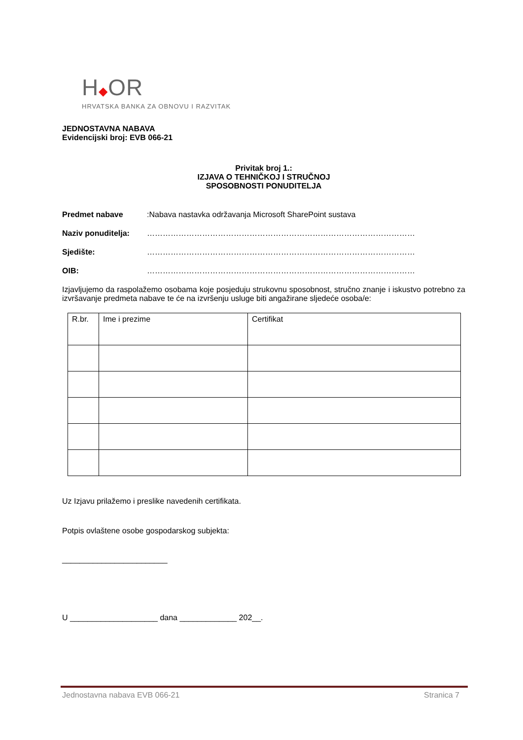H◆OR
HRVATSKA BANKA ZA OBNOVU I RAZVITAK
JEDNOSTAVNA NABAVA
Evidencijski broj: EVB 066-21
Privitak broj 1.:
IZJAVA O TEHNIČKOJ I STRUČNOJ
SPOSOBNOSTI PONUDITELJA
Predmet nabave: Nabava nastavka održavanja Microsoft SharePoint sustava
Naziv ponuditelja: …………………………………………………………………………………………
Sjedište: …………………………………………………………………………………………
OIB: …………………………………………………………………………………………
Izjavljujemo da raspolažemo osobama koje posjeduju strukovnu sposobnost, stručno znanje i iskustvo potrebno za izvršavanje predmeta nabave te će na izvršenju usluge biti angažirane sljedeće osoba/e:
| R.br. | Ime i prezime | Certifikat |
Uz Izjavu prilažemo i preslike navedenih certifikata.
Potpis ovlaštene osobe gospodarskog subjekta:
________________________
U ____________________ dana _____________ 202__.
Jednostavna nabava EVB 066-21 Stranica 7